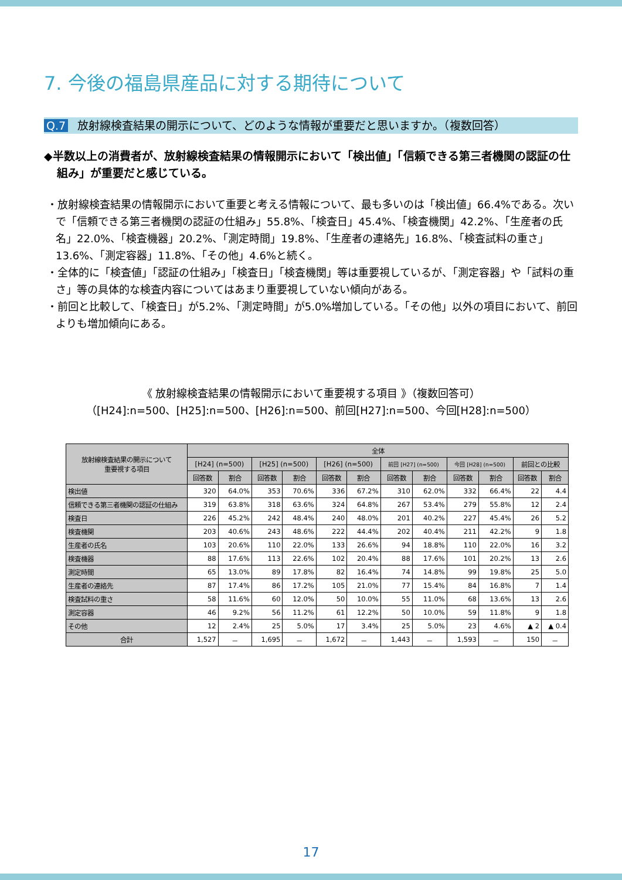7. 今後の福島県産品に対する期待について
Q.7 放射線検査結果の開示について、どのような情報が重要だと思いますか。（複数回答）
◆半数以上の消費者が、放射線検査結果の情報開示において「検出値」「信頼できる第三者機関の認証の仕組み」が重要だと感じている。
・放射線検査結果の情報開示において重要と考える情報について、最も多いのは「検出値」66.4%である。次いで「信頼できる第三者機関の認証の仕組み」55.8%、「検査日」45.4%、「検査機関」42.2%、「生産者の氏名」22.0%、「検査機器」20.2%、「測定時間」19.8%、「生産者の連絡先」16.8%、「検査試料の重さ」13.6%、「測定容器」11.8%、「その他」4.6%と続く。
・全体的に「検査値」「認証の仕組み」「検査日」「検査機関」等は重要視しているが、「測定容器」や「試料の重さ」等の具体的な検査内容についてはあまり重要視していない傾向がある。
・前回と比較して、「検査日」が5.2%、「測定時間」が5.0%増加している。「その他」以外の項目において、前回よりも増加傾向にある。
《 放射線検査結果の情報開示において重要視する項目 》（複数回答可）
（[H24]:n=500、[H25]:n=500、[H26]:n=500、前回[H27]:n=500、今回[H28]:n=500）
| 放射線検査結果の開示について 重要視する項目 | 全体 | | | | | | | | | | | |
| --- | --- | --- | --- | --- | --- | --- | --- | --- | --- | --- | --- | --- |
| | [H24] (n=500) | | [H25] (n=500) | | [H26] (n=500) | | 前回 [H27] (n=500) | | 今回 [H28] (n=500) | | 前回との比較 | |
| | 回答数 | 割合 | 回答数 | 割合 | 回答数 | 割合 | 回答数 | 割合 | 回答数 | 割合 | 回答数 | 割合 |
| 検出値 | 320 | 64.0% | 353 | 70.6% | 336 | 67.2% | 310 | 62.0% | 332 | 66.4% | 22 | 4.4 |
| 信頼できる第三者機関の認証の仕組み | 319 | 63.8% | 318 | 63.6% | 324 | 64.8% | 267 | 53.4% | 279 | 55.8% | 12 | 2.4 |
| 検査日 | 226 | 45.2% | 242 | 48.4% | 240 | 48.0% | 201 | 40.2% | 227 | 45.4% | 26 | 5.2 |
| 検査機関 | 203 | 40.6% | 243 | 48.6% | 222 | 44.4% | 202 | 40.4% | 211 | 42.2% | 9 | 1.8 |
| 生産者の氏名 | 103 | 20.6% | 110 | 22.0% | 133 | 26.6% | 94 | 18.8% | 110 | 22.0% | 16 | 3.2 |
| 検査機器 | 88 | 17.6% | 113 | 22.6% | 102 | 20.4% | 88 | 17.6% | 101 | 20.2% | 13 | 2.6 |
| 測定時間 | 65 | 13.0% | 89 | 17.8% | 82 | 16.4% | 74 | 14.8% | 99 | 19.8% | 25 | 5.0 |
| 生産者の連絡先 | 87 | 17.4% | 86 | 17.2% | 105 | 21.0% | 77 | 15.4% | 84 | 16.8% | 7 | 1.4 |
| 検査試料の重さ | 58 | 11.6% | 60 | 12.0% | 50 | 10.0% | 55 | 11.0% | 68 | 13.6% | 13 | 2.6 |
| 測定容器 | 46 | 9.2% | 56 | 11.2% | 61 | 12.2% | 50 | 10.0% | 59 | 11.8% | 9 | 1.8 |
| その他 | 12 | 2.4% | 25 | 5.0% | 17 | 3.4% | 25 | 5.0% | 23 | 4.6% | ▲ 2 | ▲ 0.4 |
| 合計 | 1,527 | － | 1,695 | － | 1,672 | － | 1,443 | － | 1,593 | － | 150 | － |
17